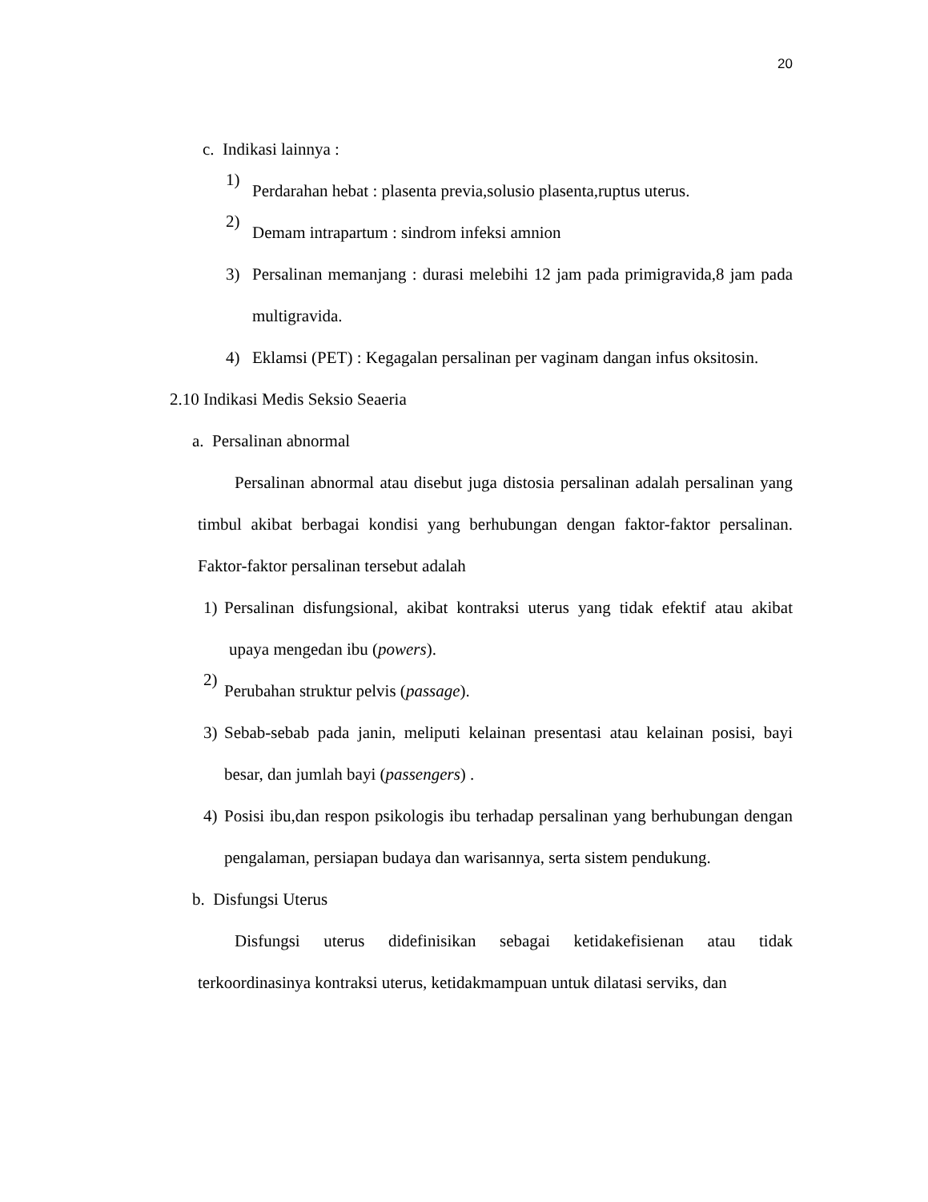20
c. Indikasi lainnya :
1)
Perdarahan hebat : plasenta previa,solusio plasenta,ruptus uterus.
2)
Demam intrapartum : sindrom infeksi amnion
3) Persalinan memanjang : durasi melebihi 12 jam pada primigravida,8 jam pada multigravida.
4) Eklamsi (PET) : Kegagalan persalinan per vaginam dangan infus oksitosin.
2.10 Indikasi Medis Seksio Seaeria
a. Persalinan abnormal
Persalinan abnormal atau disebut juga distosia persalinan adalah persalinan yang timbul akibat berbagai kondisi yang berhubungan dengan faktor-faktor persalinan. Faktor-faktor persalinan tersebut adalah
1) Persalinan disfungsional, akibat kontraksi uterus yang tidak efektif atau akibat upaya mengedan ibu (powers).
2)
Perubahan struktur pelvis (passage).
3) Sebab-sebab pada janin, meliputi kelainan presentasi atau kelainan posisi, bayi besar, dan jumlah bayi (passengers) .
4) Posisi ibu,dan respon psikologis ibu terhadap persalinan yang berhubungan dengan pengalaman, persiapan budaya dan warisannya, serta sistem pendukung.
b. Disfungsi Uterus
Disfungsi uterus didefinisikan sebagai ketidakefisienan atau tidak terkoordinasinya kontraksi uterus, ketidakmampuan untuk dilatasi serviks, dan